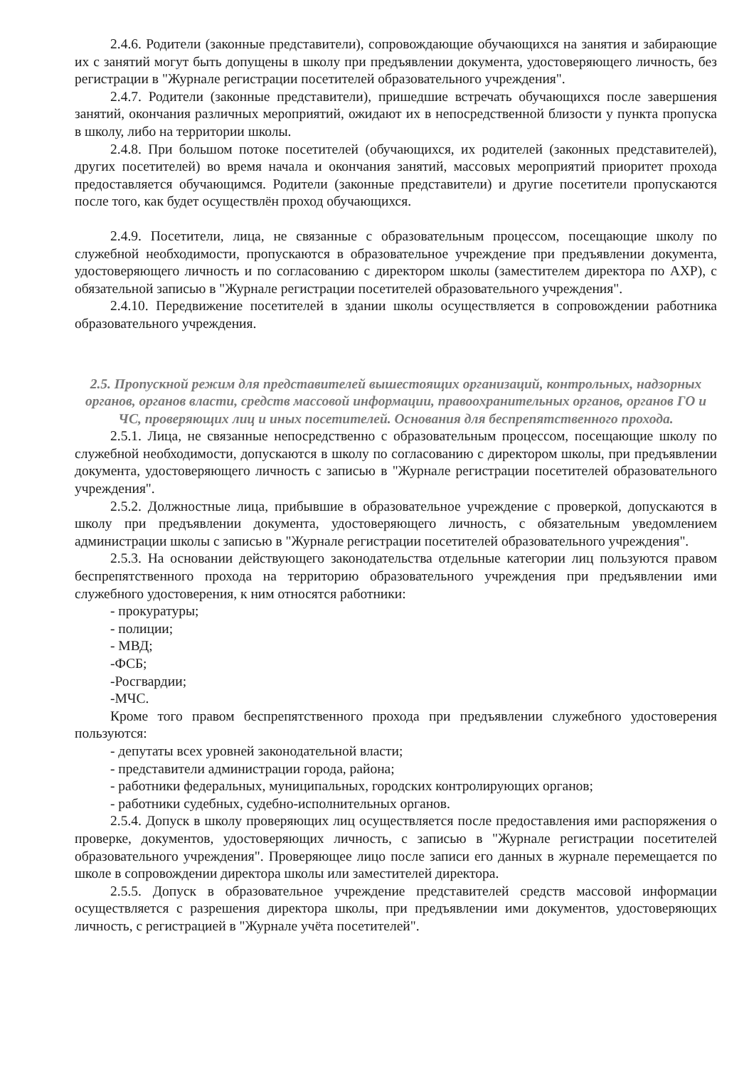2.4.6. Родители (законные представители), сопровождающие обучающихся на занятия и забирающие их с занятий могут быть допущены в школу при предъявлении документа, удостоверяющего личность, без регистрации в "Журнале регистрации посетителей образовательного учреждения".
2.4.7. Родители (законные представители), пришедшие встречать обучающихся после завершения занятий, окончания различных мероприятий, ожидают их в непосредственной близости у пункта пропуска в школу, либо на территории школы.
2.4.8. При большом потоке посетителей (обучающихся, их родителей (законных представителей), других посетителей) во время начала и окончания занятий, массовых мероприятий приоритет прохода предоставляется обучающимся. Родители (законные представители) и другие посетители пропускаются после того, как будет осуществлён проход обучающихся.
2.4.9. Посетители, лица, не связанные с образовательным процессом, посещающие школу по служебной необходимости, пропускаются в образовательное учреждение при предъявлении документа, удостоверяющего личность и по согласованию с директором школы (заместителем директора по АХР), с обязательной записью в "Журнале регистрации посетителей образовательного учреждения".
2.4.10. Передвижение посетителей в здании школы осуществляется в сопровождении работника образовательного учреждения.
2.5. Пропускной режим для представителей вышестоящих организаций, контрольных, надзорных органов, органов власти, средств массовой информации, правоохранительных органов, органов ГО и ЧС, проверяющих лиц и иных посетителей. Основания для беспрепятственного прохода.
2.5.1. Лица, не связанные непосредственно с образовательным процессом, посещающие школу по служебной необходимости, допускаются в школу по согласованию с директором школы, при предъявлении документа, удостоверяющего личность с записью в "Журнале регистрации посетителей образовательного учреждения".
2.5.2. Должностные лица, прибывшие в образовательное учреждение с проверкой, допускаются в школу при предъявлении документа, удостоверяющего личность, с обязательным уведомлением администрации школы с записью в "Журнале регистрации посетителей образовательного учреждения".
2.5.3. На основании действующего законодательства отдельные категории лиц пользуются правом беспрепятственного прохода на территорию образовательного учреждения при предъявлении ими служебного удостоверения, к ним относятся работники:
- прокуратуры;
- полиции;
- МВД;
-ФСБ;
-Росгвардии;
-МЧС.
Кроме того правом беспрепятственного прохода при предъявлении служебного удостоверения пользуются:
- депутаты всех уровней законодательной власти;
- представители администрации города, района;
- работники федеральных, муниципальных, городских контролирующих органов;
- работники судебных, судебно-исполнительных органов.
2.5.4. Допуск в школу проверяющих лиц осуществляется после предоставления ими распоряжения о проверке, документов, удостоверяющих личность, с записью в "Журнале регистрации посетителей образовательного учреждения". Проверяющее лицо после записи его данных в журнале перемещается по школе в сопровождении директора школы или заместителей директора.
2.5.5. Допуск в образовательное учреждение представителей средств массовой информации осуществляется с разрешения директора школы, при предъявлении ими документов, удостоверяющих личность, с регистрацией в "Журнале учёта посетителей".